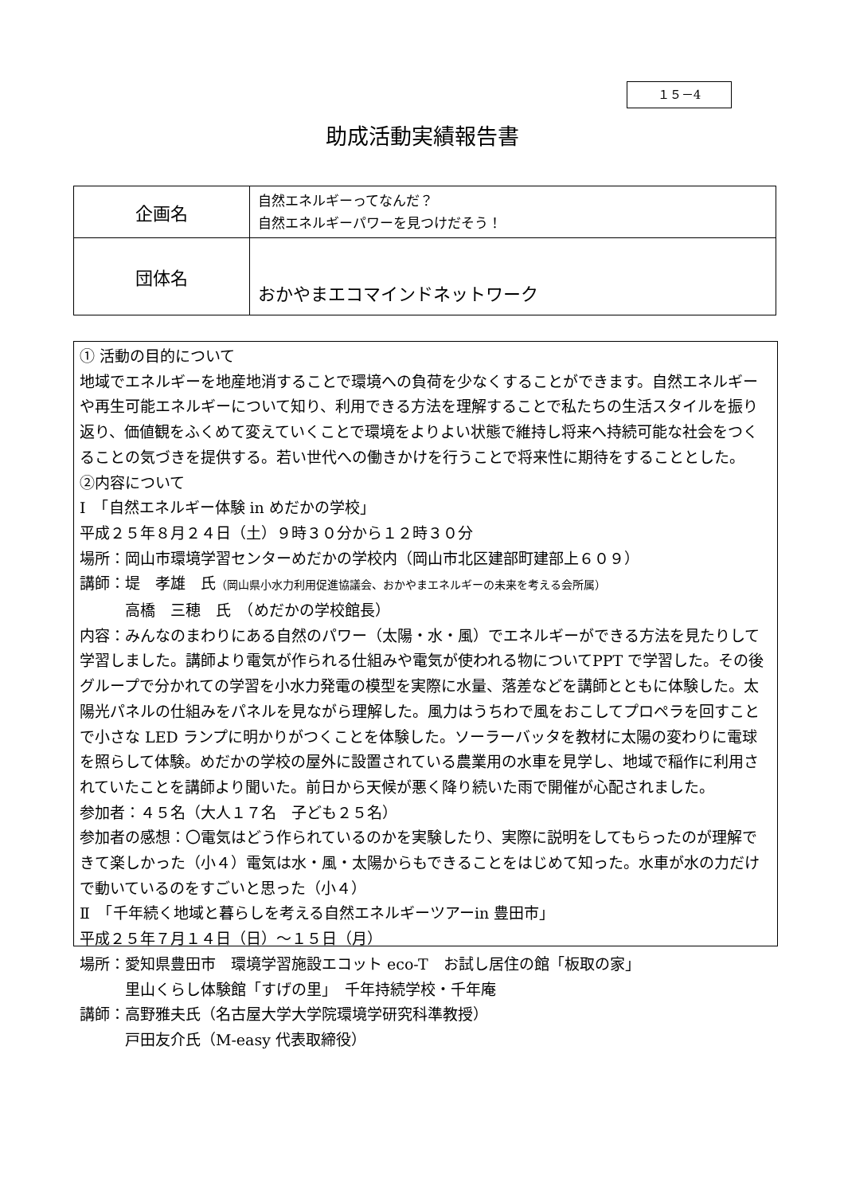１５－4
助成活動実績報告書
| 企画名 | 自然エネルギーってなんだ？ 自然エネルギーパワーを見つけだそう！ |
| 団体名 | おかやまエコマインドネットワーク |
① 活動の目的について
地域でエネルギーを地産地消することで環境への負荷を少なくすることができます。自然エネルギーや再生可能エネルギーについて知り、利用できる方法を理解することで私たちの生活スタイルを振り返り、価値観をふくめて変えていくことで環境をよりよい状態で維持し将来へ持続可能な社会をつくることの気づきを提供する。若い世代への働きかけを行うことで将来性に期待をすることとした。
②内容について
Ⅰ　「自然エネルギー体験 in めだかの学校」
平成２５年８月２４日（土）９時３０分から１２時３０分
場所：岡山市環境学習センターめだかの学校内（岡山市北区建部町建部上６０９）
講師：堤　孝雄　氏（岡山県小水力利用促進協議会、おかやまエネルギーの未来を考える会所属）
　　　高橋　三穂　氏　（めだかの学校館長）
内容：みんなのまわりにある自然のパワー（太陽・水・風）でエネルギーができる方法を見たりして学習しました。講師より電気が作られる仕組みや電気が使われる物についてPPT で学習した。その後グループで分かれての学習を小水力発電の模型を実際に水量、落差などを講師とともに体験した。太陽光パネルの仕組みをパネルを見ながら理解した。風力はうちわで風をおこしてプロペラを回すことで小さな LED ランプに明かりがつくことを体験した。ソーラーバッタを教材に太陽の変わりに電球を照らして体験。めだかの学校の屋外に設置されている農業用の水車を見学し、地域で稲作に利用されていたことを講師より聞いた。前日から天候が悪く降り続いた雨で開催が心配されました。
参加者：４５名（大人１７名　子ども２５名）
参加者の感想：〇電気はどう作られているのかを実験したり、実際に説明をしてもらったのが理解できて楽しかった（小４）電気は水・風・太陽からもできることをはじめて知った。水車が水の力だけで動いているのをすごいと思った（小４）
Ⅱ　「千年続く地域と暮らしを考える自然エネルギーツアーin 豊田市」
平成２５年７月１４日（日）～１５日（月）
場所：愛知県豊田市　環境学習施設エコット eco-T　お試し居住の館「板取の家」
　　　里山くらし体験館「すげの里」　千年持続学校・千年庵
講師：高野雅夫氏（名古屋大学大学院環境学研究科準教授）
　　　戸田友介氏（M-easy 代表取締役）